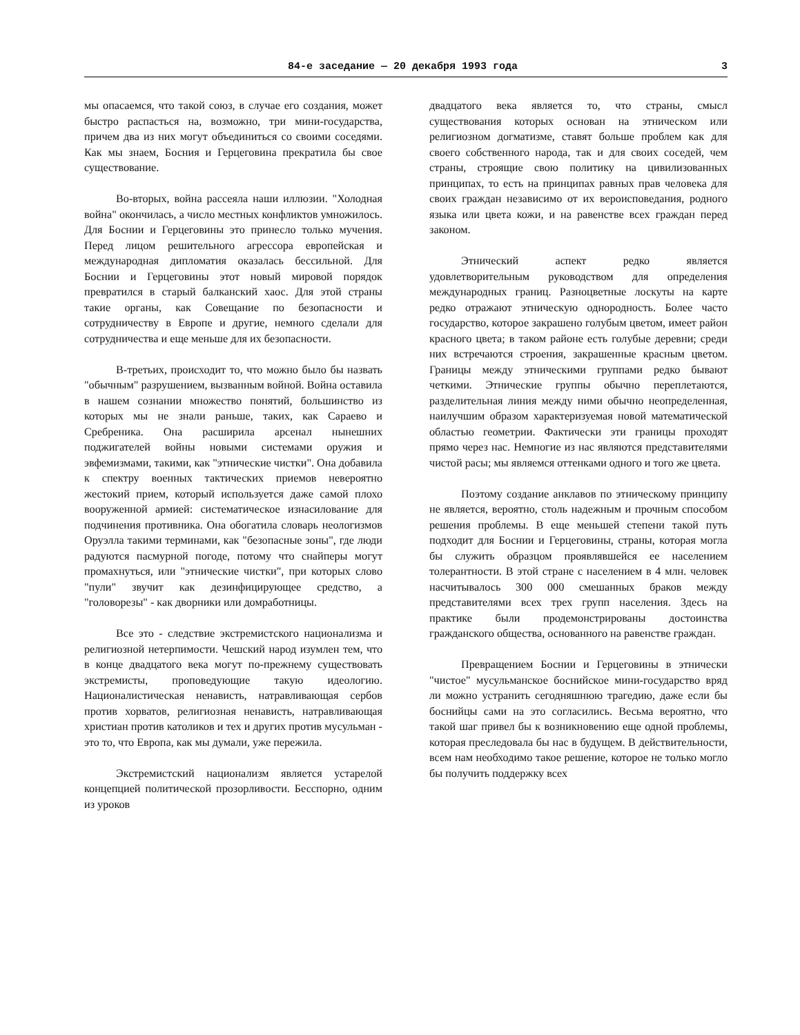84-е заседание — 20 декабря 1993 года 3
мы опасаемся, что такой союз, в случае его создания, может быстро распасться на, возможно, три мини-государства, причем два из них могут объединиться со своими соседями. Как мы знаем, Босния и Герцеговина прекратила бы свое существование.
Во-вторых, война рассеяла наши иллюзии. "Холодная война" окончилась, а число местных конфликтов умножилось. Для Боснии и Герцеговины это принесло только мучения. Перед лицом решительного агрессора европейская и международная дипломатия оказалась бессильной. Для Боснии и Герцеговины этот новый мировой порядок превратился в старый балканский хаос. Для этой страны такие органы, как Совещание по безопасности и сотрудничеству в Европе и другие, немного сделали для сотрудничества и еще меньше для их безопасности.
В-третьих, происходит то, что можно было бы назвать "обычным" разрушением, вызванным войной. Война оставила в нашем сознании множество понятий, большинство из которых мы не знали раньше, таких, как Сараево и Сребреника. Она расширила арсенал нынешних поджигателей войны новыми системами оружия и эвфемизмами, такими, как "этнические чистки". Она добавила к спектру военных тактических приемов невероятно жестокий прием, который используется даже самой плохо вооруженной армией: систематическое изнасилование для подчинения противника. Она обогатила словарь неологизмов Оруэлла такими терминами, как "безопасные зоны", где люди радуются пасмурной погоде, потому что снайперы могут промахнуться, или "этнические чистки", при которых слово "пули" звучит как дезинфицирующее средство, а "головорезы" - как дворники или домработницы.
Все это - следствие экстремистского национализма и религиозной нетерпимости. Чешский народ изумлен тем, что в конце двадцатого века могут по-прежнему существовать экстремисты, проповедующие такую идеологию. Националистическая ненависть, натравливающая сербов против хорватов, религиозная ненависть, натравливающая христиан против католиков и тех и других против мусульман - это то, что Европа, как мы думали, уже пережила.
Экстремистский национализм является устарелой концепцией политической прозорливости. Бесспорно, одним из уроков
двадцатого века является то, что страны, смысл существования которых основан на этническом или религиозном догматизме, ставят больше проблем как для своего собственного народа, так и для своих соседей, чем страны, строящие свою политику на цивилизованных принципах, то есть на принципах равных прав человека для своих граждан независимо от их вероисповедания, родного языка или цвета кожи, и на равенстве всех граждан перед законом.
Этнический аспект редко является удовлетворительным руководством для определения международных границ. Разноцветные лоскуты на карте редко отражают этническую однородность. Более часто государство, которое закрашено голубым цветом, имеет район красного цвета; в таком районе есть голубые деревни; среди них встречаются строения, закрашенные красным цветом. Границы между этническими группами редко бывают четкими. Этнические группы обычно переплетаются, разделительная линия между ними обычно неопределенная, наилучшим образом характеризуемая новой математической областью геометрии. Фактически эти границы проходят прямо через нас. Немногие из нас являются представителями чистой расы; мы являемся оттенками одного и того же цвета.
Поэтому создание анклавов по этническому принципу не является, вероятно, столь надежным и прочным способом решения проблемы. В еще меньшей степени такой путь подходит для Боснии и Герцеговины, страны, которая могла бы служить образцом проявлявшейся ее населением толерантности. В этой стране с населением в 4 млн. человек насчитывалось 300 000 смешанных браков между представителями всех трех групп населения. Здесь на практике были продемонстрированы достоинства гражданского общества, основанного на равенстве граждан.
Превращением Боснии и Герцеговины в этнически "чистое" мусульманское боснийское мини-государство вряд ли можно устранить сегодняшнюю трагедию, даже если бы боснийцы сами на это согласились. Весьма вероятно, что такой шаг привел бы к возникновению еще одной проблемы, которая преследовала бы нас в будущем. В действительности, всем нам необходимо такое решение, которое не только могло бы получить поддержку всех